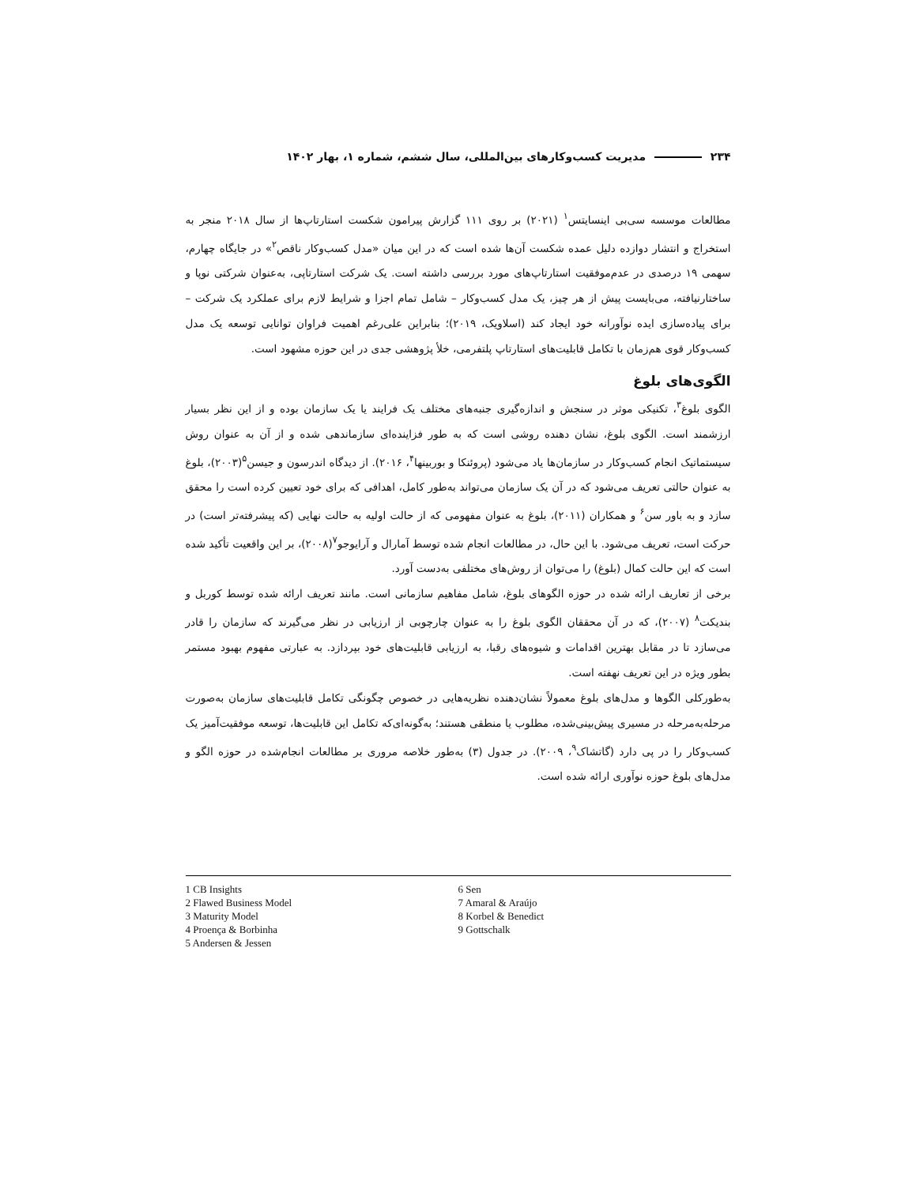۲۳۴ مدیریت کسب‌وکارهای بین‌المللی، سال ششم، شماره ۱، بهار ۱۴۰۲
مطالعات موسسه سی‌بی اینسایتس<sup>۱</sup> (۲۰۲۱) بر روی ۱۱۱ گزارش پیرامون شکست استارتاپ‌ها از سال ۲۰۱۸ منجر به استخراج و انتشار دوازده دلیل عمده شکست آن‌ها شده است که در این میان «مدل کسب‌وکار ناقص<sup>۲</sup>» در جایگاه چهارم، سهمی ۱۹ درصدی در عدم‌موفقیت استارتاپ‌های مورد بررسی داشته است. یک شرکت استارتاپی، به‌عنوان شرکتی نوپا و ساختارنیافته، می‌بایست پیش از هر چیز، یک مدل کسب‌وکار – شامل تمام اجزا و شرایط لازم برای عملکرد یک شرکت – برای پیاده‌سازی ایده نوآورانه خود ایجاد کند (اسلاویک، ۲۰۱۹)؛ بنابراین علی‌رغم اهمیت فراوان توانایی توسعه یک مدل کسب‌وکار قوی هم‌زمان با تکامل قابلیت‌های استارتاپ پلتفرمی، خلأ پژوهشی جدی در این حوزه مشهود است.
الگوی‌های بلوغ
الگوی بلوغ<sup>۳</sup>، تکنیکی موثر در سنجش و اندازه‌گیری جنبه‌های مختلف یک فرایند یا یک سازمان بوده و از این نظر بسیار ارزشمند است. الگوی بلوغ، نشان دهنده روشی است که به طور فزاینده‌ای سازماندهی شده و از آن به عنوان روش سیستماتیک انجام کسب‌وکار در سازمان‌ها یاد می‌شود (پروئنکا و بوربینها<sup>۴</sup>، ۲۰۱۶). از دیدگاه اندرسون و جیسن<sup>۵</sup>(۲۰۰۳)، بلوغ به عنوان حالتی تعریف می‌شود که در آن یک سازمان می‌تواند به‌طور کامل، اهدافی که برای خود تعیین کرده است را محقق سازد و به باور سن<sup>۶</sup> و همکاران (۲۰۱۱)، بلوغ به عنوان مفهومی که از حالت اولیه به حالت نهایی (که پیشرفته‌تر است) در حرکت است، تعریف می‌شود. با این حال، در مطالعات انجام شده توسط آمارال و آرایوجو<sup>۷</sup>(۲۰۰۸)، بر این واقعیت تأکید شده است که این حالت کمال (بلوغ) را می‌توان از روش‌های مختلفی به‌دست آورد.
برخی از تعاریف ارائه شده در حوزه الگوهای بلوغ، شامل مفاهیم سازمانی است. مانند تعریف ارائه شده توسط کوربل و بندیکت<sup>۸</sup> (۲۰۰۷)، که در آن محققان الگوی بلوغ را به عنوان چارچوبی از ارزیابی در نظر می‌گیرند که سازمان را قادر می‌سازد تا در مقابل بهترین اقدامات و شیوه‌های رقبا، به ارزیابی قابلیت‌های خود بپردازد. به عبارتی مفهوم بهبود مستمر بطور ویژه در این تعریف نهفته است.
به‌طورکلی الگوها و مدل‌های بلوغ معمولاً نشان‌دهنده نظریه‌هایی در خصوص چگونگی تکامل قابلیت‌های سازمان به‌صورت مرحله‌به‌مرحله در مسیری پیش‌بینی‌شده، مطلوب یا منطقی هستند؛ به‌گونه‌ای‌که تکامل این قابلیت‌ها، توسعه موفقیت‌آمیز یک کسب‌وکار را در پی دارد (گاتشاک<sup>۹</sup>، ۲۰۰۹). در جدول (۳) به‌طور خلاصه مروری بر مطالعات انجام‌شده در حوزه الگو و مدل‌های بلوغ حوزه نوآوری ارائه شده است.
1 CB Insights
2 Flawed Business Model
3 Maturity Model
4 Proença & Borbinha
5 Andersen & Jessen
6 Sen
7 Amaral & Araújo
8 Korbel & Benedict
9 Gottschalk